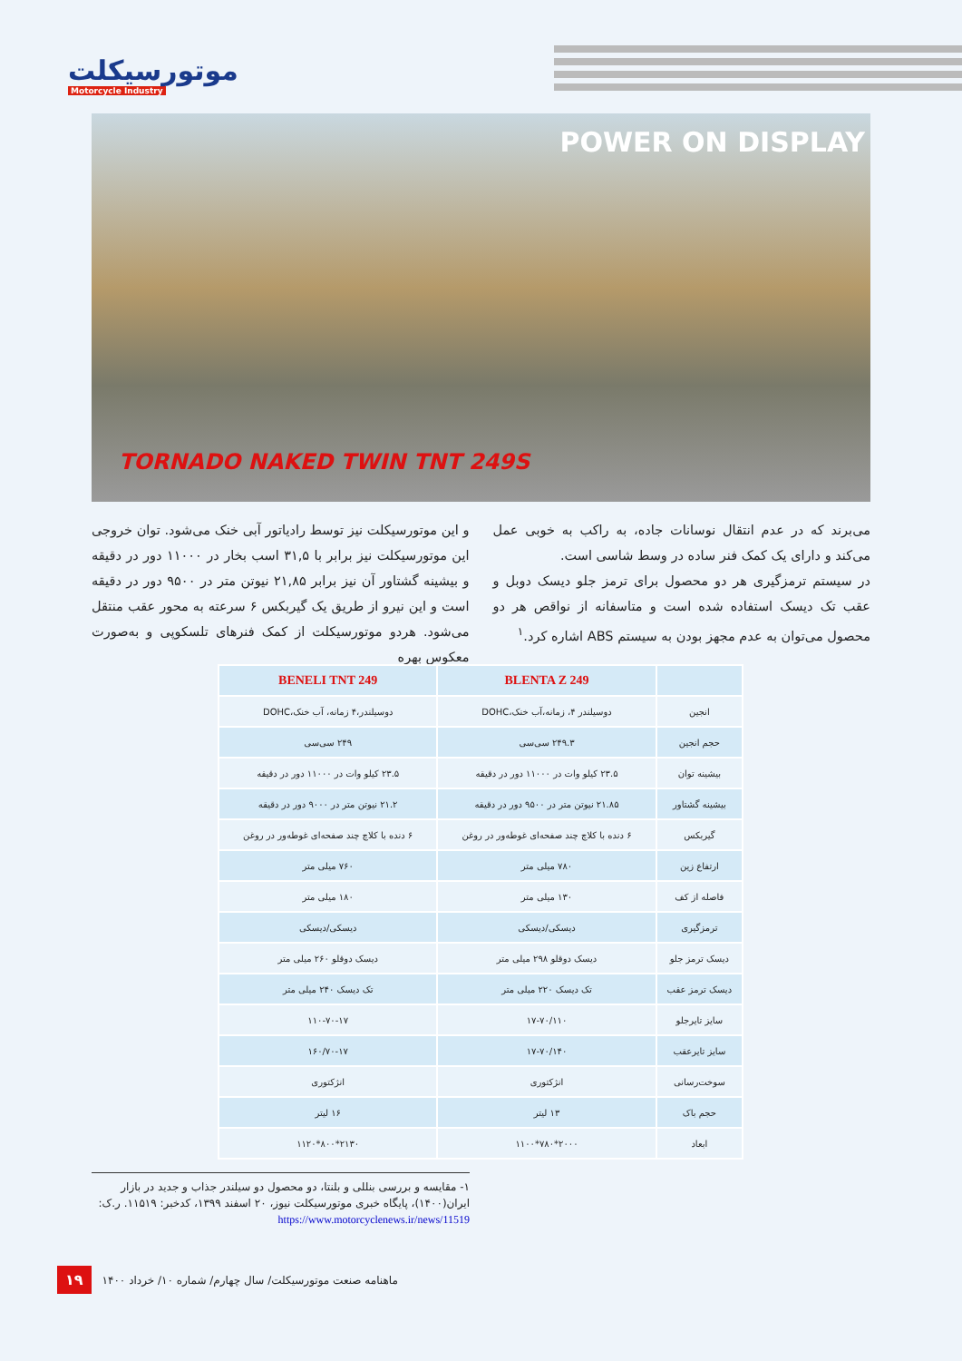موتورسیکلت
Motorcycle Industry
POWER ON DISPLAY
TORNADO NAKED TWIN TNT 249S
و این موتورسیکلت نیز توسط رادیاتور آبی خنک می‌شود. توان خروجی این موتورسیکلت نیز برابر با ۳۱,۵ اسب بخار در ۱۱۰۰۰ دور در دقیقه و بیشینه گشتاور آن نیز برابر ۲۱,۸۵ نیوتن متر در ۹۵۰۰ دور در دقیقه است و این نیرو از طریق یک گیربکس ۶ سرعته به محور عقب منتقل می‌شود. هردو موتورسیکلت از کمک فنرهای تلسکوپی و به‌صورت معکوس بهره
می‌برند که در عدم انتقال نوسانات جاده، به راکب به خوبی عمل می‌کند و دارای یک کمک فنر ساده در وسط شاسی است.
در سیستم ترمزگیری هر دو محصول برای ترمز جلو دیسک دوبل و عقب تک دیسک استفاده شده است و متاسفانه از نواقص هر دو محصول می‌توان به عدم مجهز بودن به سیستم ABS اشاره کرد.<sup>۱</sup>
| | BLENTA Z 249 | BENELI TNT 249 |
| --- | --- | --- |
| انجین | دوسیلندر ۴، زمانه،آب خنک،DOHC | دوسیلندر،۴ زمانه، آب خنک،DOHC |
| حجم انجین | ۲۴۹.۳ سی‌سی | ۲۴۹ سی‌سی |
| بیشینه توان | ۲۳.۵ کیلو وات در ۱۱۰۰۰ دور در دقیقه | ۲۳.۵ کیلو وات در ۱۱۰۰۰ دور در دقیقه |
| بیشینه گشتاور | ۲۱.۸۵ نیوتن متر در ۹۵۰۰ دور در دقیقه | ۲۱.۲ نیوتن متر در ۹۰۰۰ دور در دقیقه |
| گیربکس | ۶ دنده با کلاچ چند صفحه‌ای غوطه‌ور در روغن | ۶ دنده با کلاچ چند صفحه‌ای غوطه‌ور در روغن |
| ارتفاع زین | ۷۸۰ میلی متر | ۷۶۰ میلی متر |
| فاصله از کف | ۱۳۰ میلی متر | ۱۸۰ میلی متر |
| ترمزگیری | دیسکی/دیسکی | دیسکی/دیسکی |
| دیسک ترمز جلو | دیسک دوقلو ۲۹۸ میلی متر | دیسک دوقلو ۲۶۰ میلی متر |
| دیسک ترمز عقب | تک دیسک ۲۲۰ میلی متر | تک دیسک ۲۴۰ میلی متر |
| سایز تایرجلو | ۱۷-۷۰/۱۱۰ | ۱۱۰-۷۰-۱۷ |
| سایز تایرعقب | ۱۷-۷۰/۱۴۰ | ۱۶۰/۷۰-۱۷ |
| سوخت‌رسانی | انژکتوری | انژکتوری |
| حجم باک | ۱۳ لیتر | ۱۶ لیتر |
| ابعاد | ۲۰۰۰*۷۸۰*۱۱۰۰ | ۲۱۳۰*۸۰۰*۱۱۲۰ |
۱- مقایسه و بررسی بنللی و بلنتا، دو محصول دو سیلندر جذاب و جدید در بازار ایران(۱۴۰۰)، پایگاه خبری موتورسیکلت نیوز، ۲۰ اسفند ۱۳۹۹، کدخبر: ۱۱۵۱۹. ر.ک: https://www.motorcyclenews.ir/news/11519
۱۹ ماهنامه صنعت موتورسیکلت/ سال چهارم/ شماره ۱۰/ خرداد ۱۴۰۰